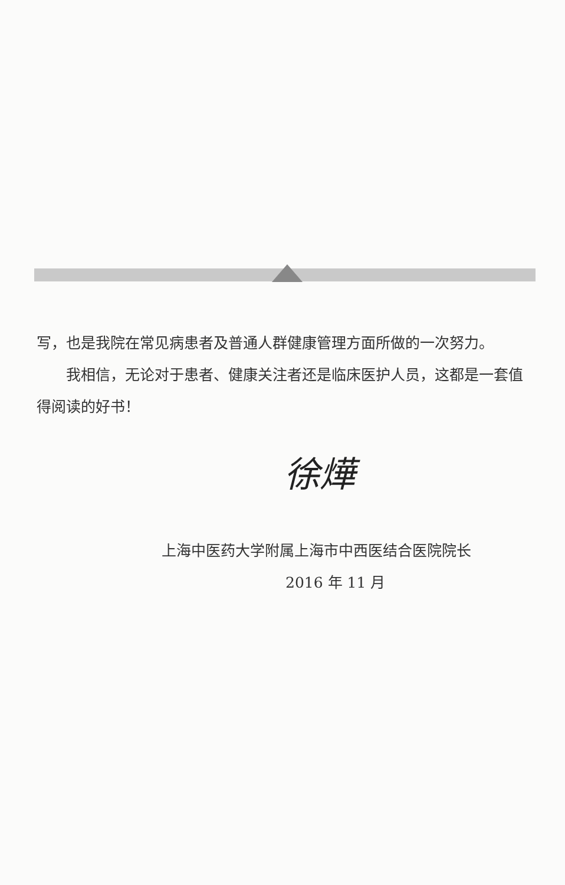写，也是我院在常见病患者及普通人群健康管理方面所做的一次努力。
我相信，无论对于患者、健康关注者还是临床医护人员，这都是一套值得阅读的好书！
徐燁
上海中医药大学附属上海市中西医结合医院院长
2016 年 11 月